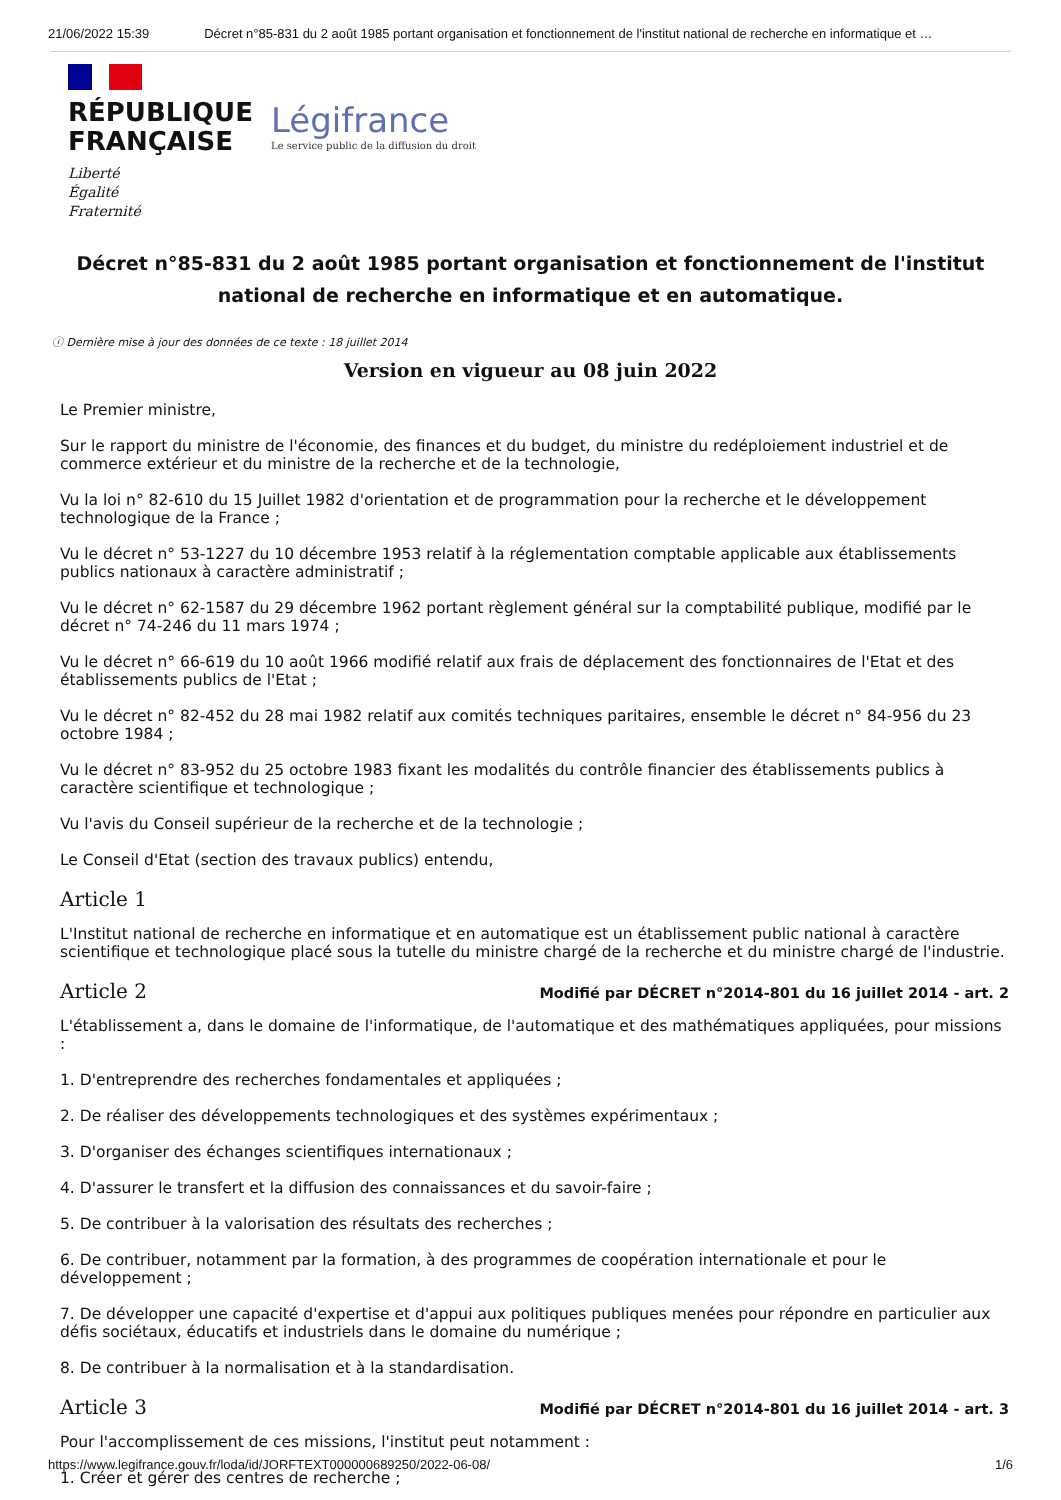21/06/2022 15:39 Décret n°85-831 du 2 août 1985 portant organisation et fonctionnement de l'institut national de recherche en informatique et …
RÉPUBLIQUE
FRANÇAISE
Liberté
Égalité
Fraternité
Légifrance
Le service public de la diffusion du droit
Décret n°85-831 du 2 août 1985 portant organisation et fonctionnement de l'institut national de recherche en informatique et en automatique.
ⓘ Dernière mise à jour des données de ce texte : 18 juillet 2014
Version en vigueur au 08 juin 2022
Le Premier ministre,
Sur le rapport du ministre de l'économie, des finances et du budget, du ministre du redéploiement industriel et de commerce extérieur et du ministre de la recherche et de la technologie,
Vu la loi n° 82-610 du 15 Juillet 1982 d'orientation et de programmation pour la recherche et le développement technologique de la France ;
Vu le décret n° 53-1227 du 10 décembre 1953 relatif à la réglementation comptable applicable aux établissements publics nationaux à caractère administratif ;
Vu le décret n° 62-1587 du 29 décembre 1962 portant règlement général sur la comptabilité publique, modifié par le décret n° 74-246 du 11 mars 1974 ;
Vu le décret n° 66-619 du 10 août 1966 modifié relatif aux frais de déplacement des fonctionnaires de l'Etat et des établissements publics de l'Etat ;
Vu le décret n° 82-452 du 28 mai 1982 relatif aux comités techniques paritaires, ensemble le décret n° 84-956 du 23 octobre 1984 ;
Vu le décret n° 83-952 du 25 octobre 1983 fixant les modalités du contrôle financier des établissements publics à caractère scientifique et technologique ;
Vu l'avis du Conseil supérieur de la recherche et de la technologie ;
Le Conseil d'Etat (section des travaux publics) entendu,
Article 1
L'Institut national de recherche en informatique et en automatique est un établissement public national à caractère scientifique et technologique placé sous la tutelle du ministre chargé de la recherche et du ministre chargé de l'industrie.
Article 2 Modifié par DÉCRET n°2014-801 du 16 juillet 2014 - art. 2
L'établissement a, dans le domaine de l'informatique, de l'automatique et des mathématiques appliquées, pour missions :
1. D'entreprendre des recherches fondamentales et appliquées ;
2. De réaliser des développements technologiques et des systèmes expérimentaux ;
3. D'organiser des échanges scientifiques internationaux ;
4. D'assurer le transfert et la diffusion des connaissances et du savoir-faire ;
5. De contribuer à la valorisation des résultats des recherches ;
6. De contribuer, notamment par la formation, à des programmes de coopération internationale et pour le développement ;
7. De développer une capacité d'expertise et d'appui aux politiques publiques menées pour répondre en particulier aux défis sociétaux, éducatifs et industriels dans le domaine du numérique ;
8. De contribuer à la normalisation et à la standardisation.
Article 3 Modifié par DÉCRET n°2014-801 du 16 juillet 2014 - art. 3
Pour l'accomplissement de ces missions, l'institut peut notamment :
1. Créer et gérer des centres de recherche ;
https://www.legifrance.gouv.fr/loda/id/JORFTEXT000000689250/2022-06-08/ 1/6